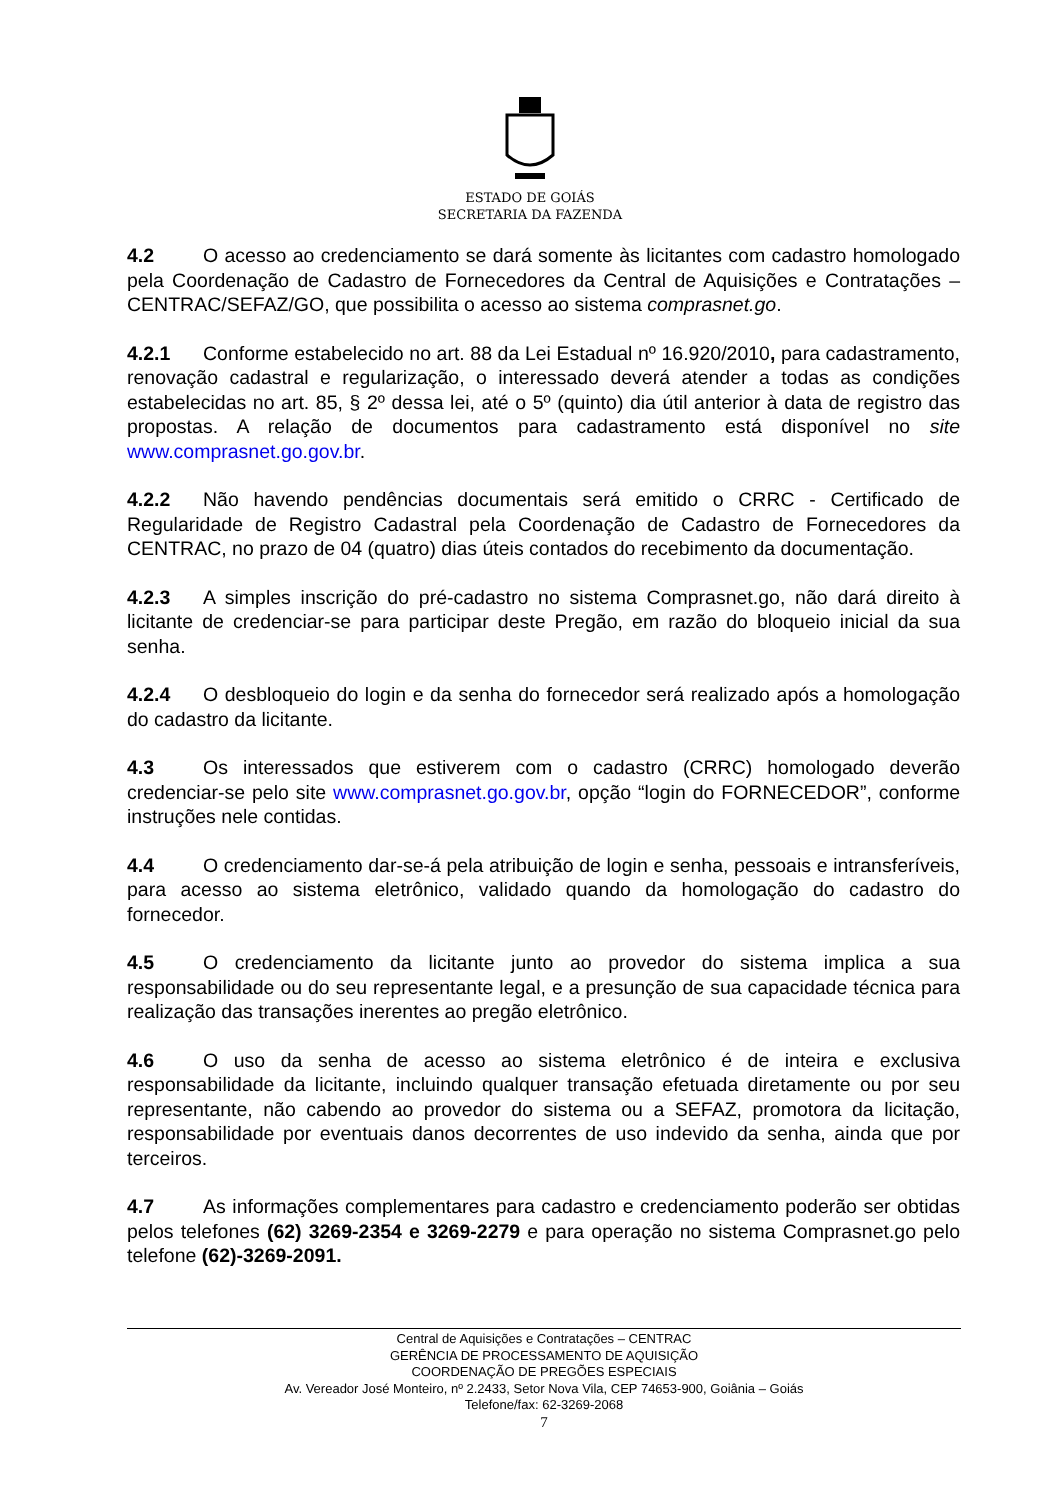ESTADO DE GOIÁS
SECRETARIA DA FAZENDA
4.2 O acesso ao credenciamento se dará somente às licitantes com cadastro homologado pela Coordenação de Cadastro de Fornecedores da Central de Aquisições e Contratações – CENTRAC/SEFAZ/GO, que possibilita o acesso ao sistema comprasnet.go.
4.2.1 Conforme estabelecido no art. 88 da Lei Estadual nº 16.920/2010, para cadastramento, renovação cadastral e regularização, o interessado deverá atender a todas as condições estabelecidas no art. 85, § 2º dessa lei, até o 5º (quinto) dia útil anterior à data de registro das propostas. A relação de documentos para cadastramento está disponível no site www.comprasnet.go.gov.br.
4.2.2 Não havendo pendências documentais será emitido o CRRC - Certificado de Regularidade de Registro Cadastral pela Coordenação de Cadastro de Fornecedores da CENTRAC, no prazo de 04 (quatro) dias úteis contados do recebimento da documentação.
4.2.3 A simples inscrição do pré-cadastro no sistema Comprasnet.go, não dará direito à licitante de credenciar-se para participar deste Pregão, em razão do bloqueio inicial da sua senha.
4.2.4 O desbloqueio do login e da senha do fornecedor será realizado após a homologação do cadastro da licitante.
4.3 Os interessados que estiverem com o cadastro (CRRC) homologado deverão credenciar-se pelo site www.comprasnet.go.gov.br, opção “login do FORNECEDOR”, conforme instruções nele contidas.
4.4 O credenciamento dar-se-á pela atribuição de login e senha, pessoais e intransferíveis, para acesso ao sistema eletrônico, validado quando da homologação do cadastro do fornecedor.
4.5 O credenciamento da licitante junto ao provedor do sistema implica a sua responsabilidade ou do seu representante legal, e a presunção de sua capacidade técnica para realização das transações inerentes ao pregão eletrônico.
4.6 O uso da senha de acesso ao sistema eletrônico é de inteira e exclusiva responsabilidade da licitante, incluindo qualquer transação efetuada diretamente ou por seu representante, não cabendo ao provedor do sistema ou a SEFAZ, promotora da licitação, responsabilidade por eventuais danos decorrentes de uso indevido da senha, ainda que por terceiros.
4.7 As informações complementares para cadastro e credenciamento poderão ser obtidas pelos telefones (62) 3269-2354 e 3269-2279 e para operação no sistema Comprasnet.go pelo telefone (62)-3269-2091.
Central de Aquisições e Contratações – CENTRAC
GERÊNCIA DE PROCESSAMENTO DE AQUISIÇÃO
COORDENAÇÃO DE PREGÕES ESPECIAIS
Av. Vereador José Monteiro, nº 2.2433, Setor Nova Vila, CEP 74653-900, Goiânia – Goiás
Telefone/fax: 62-3269-2068
7